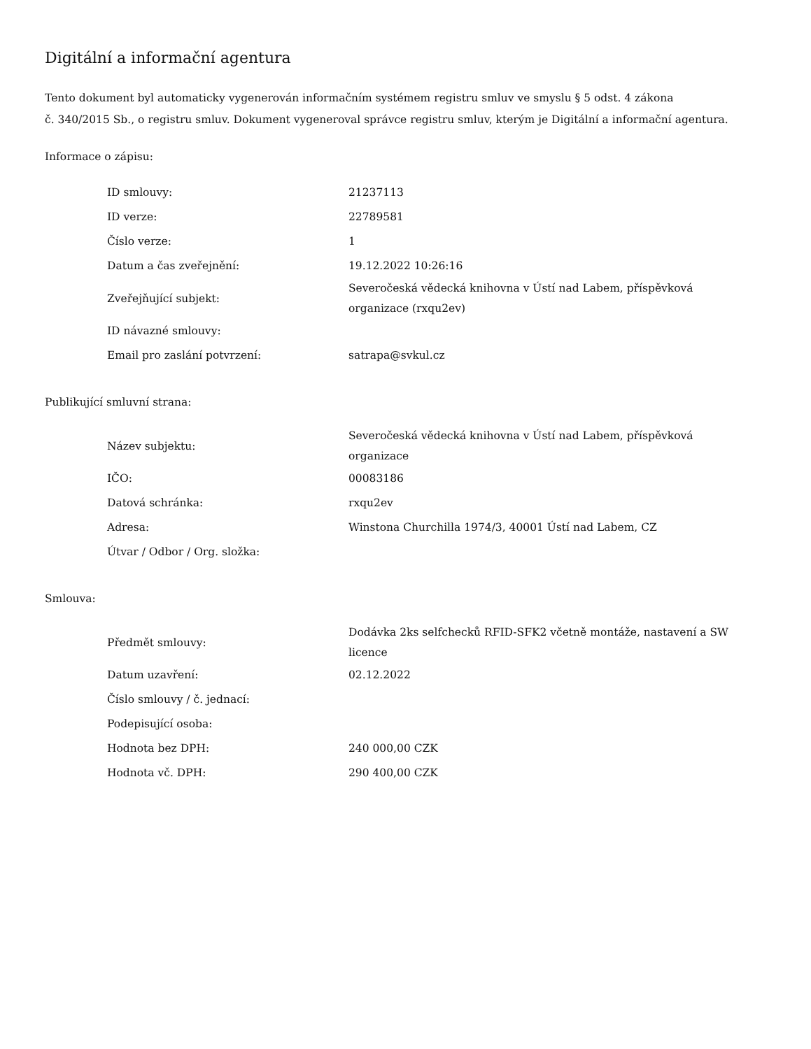Digitální a informační agentura
Tento dokument byl automaticky vygenerován informačním systémem registru smluv ve smyslu § 5 odst. 4 zákona
č. 340/2015 Sb., o registru smluv. Dokument vygeneroval správce registru smluv, kterým je Digitální a informační agentura.
Informace o zápisu:
| ID smlouvy: | 21237113 |
| ID verze: | 22789581 |
| Číslo verze: | 1 |
| Datum a čas zveřejnění: | 19.12.2022 10:26:16 |
| Zveřejňující subjekt: | Severočeská vědecká knihovna v Ústí nad Labem, příspěvková organizace (rxqu2ev) |
| ID návazné smlouvy: | |
| Email pro zaslání potvrzení: | satrapa@svkul.cz |
Publikující smluvní strana:
| Název subjektu: | Severočeská vědecká knihovna v Ústí nad Labem, příspěvková organizace |
| IČO: | 00083186 |
| Datová schránka: | rxqu2ev |
| Adresa: | Winstona Churchilla 1974/3, 40001 Ústí nad Labem, CZ |
| Útvar / Odbor / Org. složka: | |
Smlouva:
| Předmět smlouvy: | Dodávka 2ks selfchecků RFID-SFK2 včetně montáže, nastavení a SW licence |
| Datum uzavření: | 02.12.2022 |
| Číslo smlouvy / č. jednací: | |
| Podepisující osoba: | |
| Hodnota bez DPH: | 240 000,00 CZK |
| Hodnota vč. DPH: | 290 400,00 CZK |